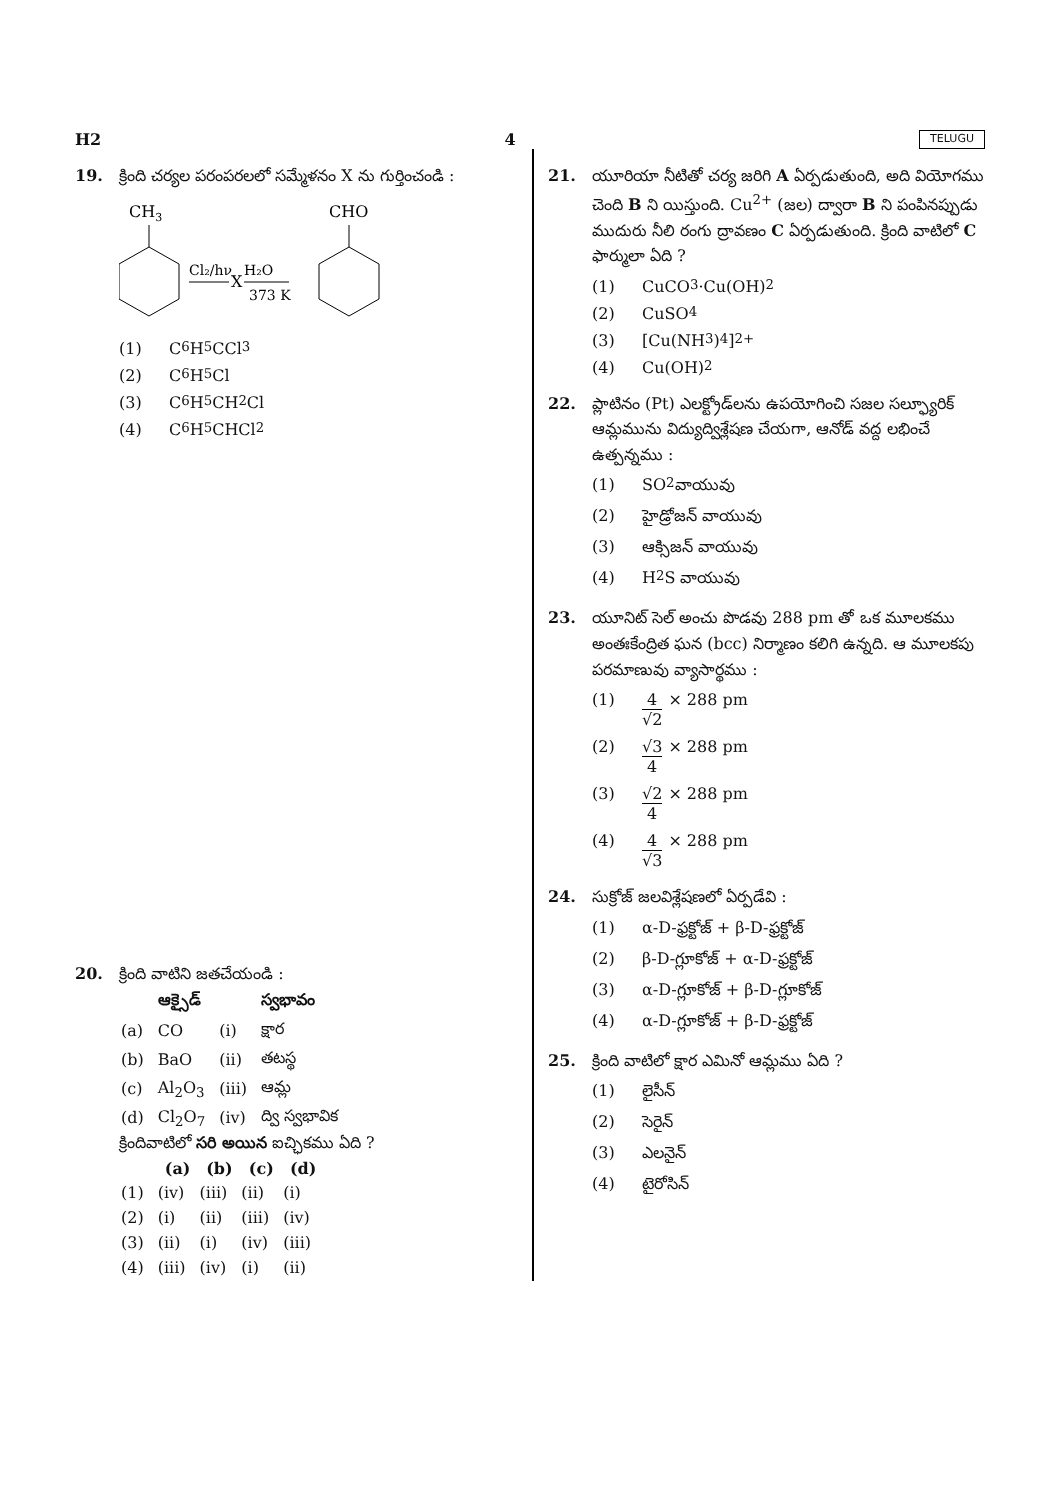H2 4 TELUGU
19. క్రింది చర్యల పరంపరలలో సమ్మేళనం X ను గుర్తించండి :
CH3
Cl₂/hν
X
H₂O
373 K
CHO
(1) C<sub>6</sub>H<sub>5</sub>CCl<sub>3</sub>
(2) C<sub>6</sub>H<sub>5</sub>Cl
(3) C<sub>6</sub>H<sub>5</sub>CH<sub>2</sub>Cl
(4) C<sub>6</sub>H<sub>5</sub>CHCl<sub>2</sub>
20. క్రింది వాటిని జతచేయండి :
| | ఆక్సైడ్ | | స్వభావం |
| (a) | CO | (i) | క్షార |
| (b) | BaO | (ii) | తటస్థ |
| (c) | Al<sub>2</sub>O<sub>3</sub> | (iii) | ఆమ్ల |
| (d) | Cl<sub>2</sub>O<sub>7</sub> | (iv) | ద్వి స్వభావిక |
క్రిందివాటిలో సరి అయిన ఐచ్ఛికము ఏది ?
| | (a) | (b) | (c) | (d) |
| --- | --- | --- | --- | --- |
| (1) | (iv) | (iii) | (ii) | (i) |
| (2) | (i) | (ii) | (iii) | (iv) |
| (3) | (ii) | (i) | (iv) | (iii) |
| (4) | (iii) | (iv) | (i) | (ii) |
21. యూరియా నీటితో చర్య జరిగి A ఏర్పడుతుంది, అది వియోగము చెంది B ని యిస్తుంది. Cu<sup>2+</sup> (జల) ద్వారా B ని పంపినప్పుడు ముదురు నీలి రంగు ద్రావణం C ఏర్పడుతుంది. క్రింది వాటిలో C ఫార్ములా ఏది ?
(1) CuCO<sub>3</sub>·Cu(OH)<sub>2</sub>
(2) CuSO<sub>4</sub>
(3) [Cu(NH<sub>3</sub>)<sub>4</sub>]<sup>2+</sup>
(4) Cu(OH)<sub>2</sub>
22. ప్లాటినం (Pt) ఎలక్ట్రోడ్‌లను ఉపయోగించి సజల సల్ఫ్యూరిక్ ఆమ్లమును విద్యుద్విశ్లేషణ చేయగా, ఆనోడ్ వద్ద లభించే ఉత్పన్నము :
(1) SO<sub>2</sub> వాయువు
(2) హైడ్రోజన్ వాయువు
(3) ఆక్సిజన్ వాయువు
(4) H<sub>2</sub>S వాయువు
23. యూనిట్ సెల్ అంచు పొడవు 288 pm తో ఒక మూలకము అంతఃకేంద్రిత ఘన (bcc) నిర్మాణం కలిగి ఉన్నది. ఆ మూలకపు పరమాణువు వ్యాసార్థము :
(1) 4
√2
× 288 pm
(2) √3
4
× 288 pm
(3) √2
4
× 288 pm
(4) 4
√3
× 288 pm
24. సుక్రోజ్ జలవిశ్లేషణలో ఏర్పడేవి :
(1) α-D-ఫ్రక్టోజ్ + β-D-ఫ్రక్టోజ్
(2) β-D-గ్లూకోజ్ + α-D-ఫ్రక్టోజ్
(3) α-D-గ్లూకోజ్ + β-D-గ్లూకోజ్
(4) α-D-గ్లూకోజ్ + β-D-ఫ్రక్టోజ్
25. క్రింది వాటిలో క్షార ఎమినో ఆమ్లము ఏది ?
(1) లైసీన్
(2) సెరైన్
(3) ఎలనైన్
(4) టైరోసిన్